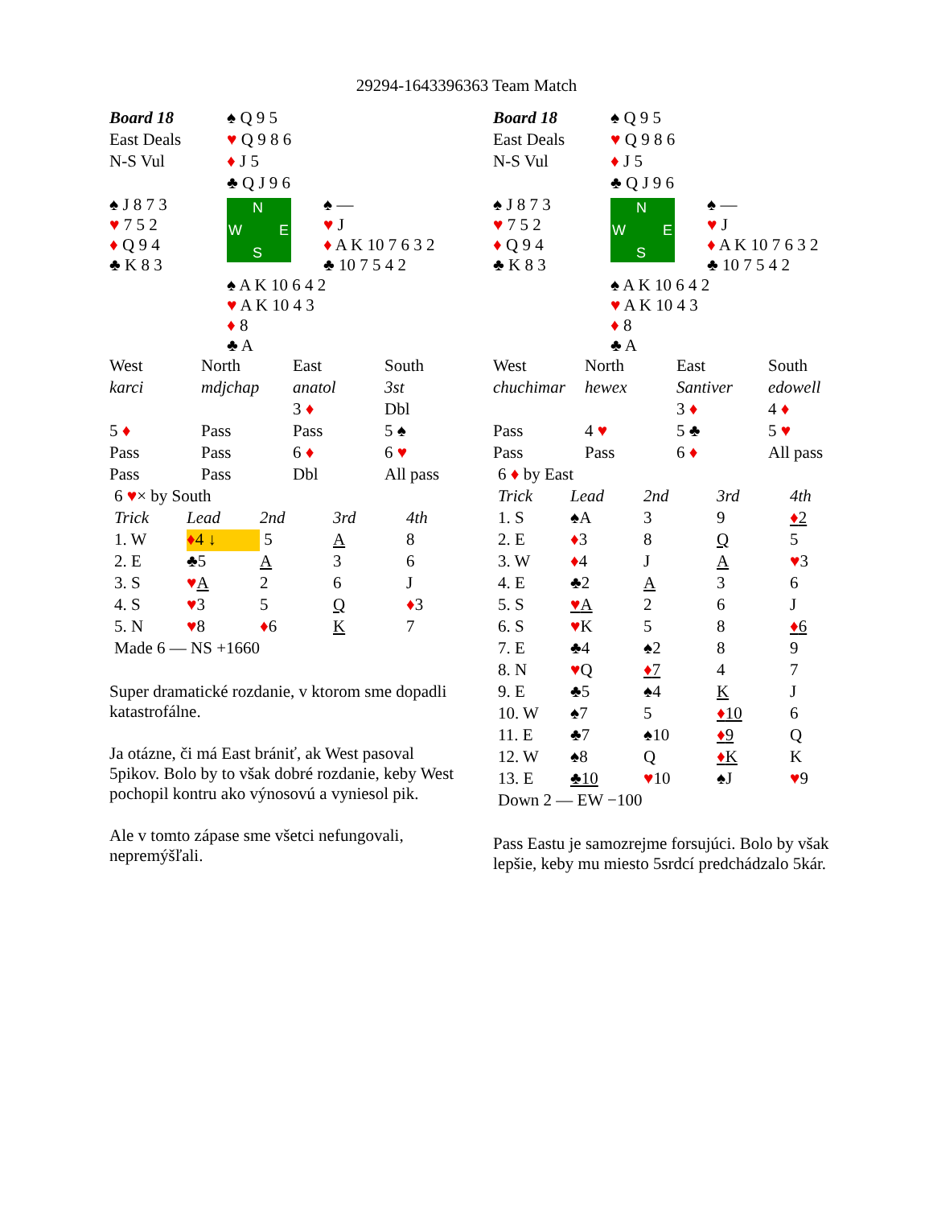29294-1643396363 Team Match
| Board 18 | ♠ Q 9 5 | |
| East Deals | ♥ Q 9 8 6 | |
| N-S Vul | ♦ J 5 | |
| | ♣ Q J 9 6 | |
| ♠ J 8 7 3 ♥ 7 5 2 ♦ Q 9 4 ♣ K 8 3 | N W E S | ♠ — ♥ J ♦ A K 10 7 6 3 2 ♣ 10 7 5 4 2 |
| | ♠ A K 10 6 4 2 ♥ A K 10 4 3 ♦ 8 ♣ A | |
| West | North | East | South |
| karci | mdjchap | anatol | 3st |
| | | 3 ♦ | Dbl |
| 5 ♦ | Pass | Pass | 5 ♠ |
| Pass | Pass | 6 ♦ | 6 ♥ |
| Pass | Pass | Dbl | All pass |
| 6 ♥ × by South | | | | |
| Trick | Lead | 2nd | 3rd | 4th |
| 1. W | ♦ 4 ↓ | 5 | A | 8 |
| 2. E | ♣5 | A | 3 | 6 |
| 3. S | ♥ A | 2 | 6 | J |
| 4. S | ♥ 3 | 5 | Q | ♦ 3 |
| 5. N | ♥ 8 | ♦ 6 | K | 7 |
| Made 6 — NS +1660 | | | | |
Super dramatické rozdanie, v ktorom sme dopadli katastrofálne.
Ja otázne, či má East brániť, ak West pasoval 5pikov. Bolo by to však dobré rozdanie, keby West pochopil kontru ako výnosovú a vyniesol pik.
Ale v tomto zápase sme všetci nefungovali, nepremýšľali.
| Board 18 | ♠ Q 9 5 | |
| East Deals | ♥ Q 9 8 6 | |
| N-S Vul | ♦ J 5 | |
| | ♣ Q J 9 6 | |
| ♠ J 8 7 3 ♥ 7 5 2 ♦ Q 9 4 ♣ K 8 3 | N W E S | ♠ — ♥ J ♦ A K 10 7 6 3 2 ♣ 10 7 5 4 2 |
| | ♠ A K 10 6 4 2 ♥ A K 10 4 3 ♦ 8 ♣ A | |
| West | North | East | South |
| chuchimar | hewex | Santiver | edowell |
| | | 3 ♦ | 4 ♦ |
| Pass | 4 ♥ | 5 ♣ | 5 ♥ |
| Pass | Pass | 6 ♦ | All pass |
| 6 ♦ by East | | | | |
| Trick | Lead | 2nd | 3rd | 4th |
| 1. S | ♠A | 3 | 9 | ♦ 2 |
| 2. E | ♦ 3 | 8 | Q | 5 |
| 3. W | ♦ 4 | J | A | ♥ 3 |
| 4. E | ♣2 | A | 3 | 6 |
| 5. S | ♥ A | 2 | 6 | J |
| 6. S | ♥ K | 5 | 8 | ♦ 6 |
| 7. E | ♣4 | ♠2 | 8 | 9 |
| 8. N | ♥ Q | ♦ 7 | 4 | 7 |
| 9. E | ♣5 | ♠4 | K | J |
| 10. W | ♠7 | 5 | ♦ 10 | 6 |
| 11. E | ♣7 | ♠10 | ♦ 9 | Q |
| 12. W | ♠8 | Q | ♦ K | K |
| 13. E | ♣10 | ♥ 10 | ♠J | ♥ 9 |
| Down 2 — EW −100 | | | | |
Pass Eastu je samozrejme forsujúci. Bolo by však lepšie, keby mu miesto 5srdcí predchádzalo 5kár.